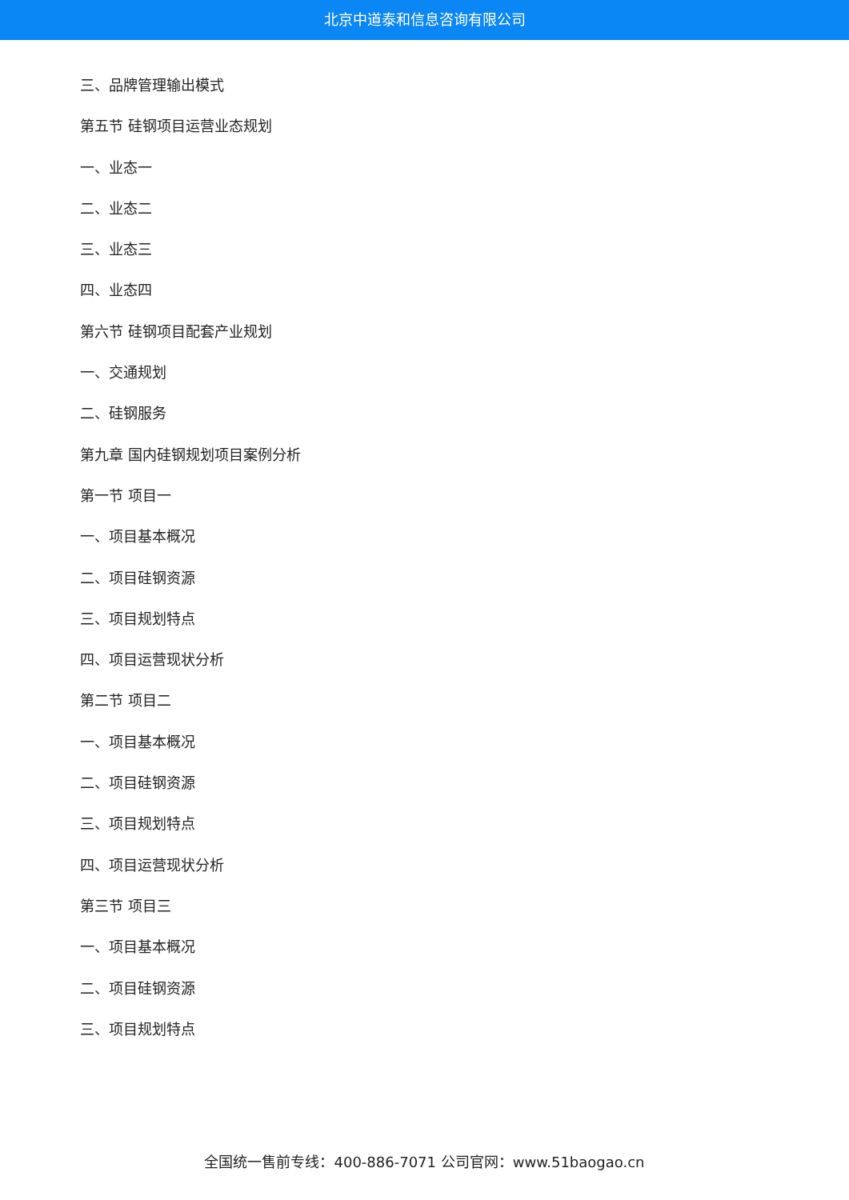北京中道泰和信息咨询有限公司
三、品牌管理输出模式
第五节 硅钢项目运营业态规划
一、业态一
二、业态二
三、业态三
四、业态四
第六节 硅钢项目配套产业规划
一、交通规划
二、硅钢服务
第九章 国内硅钢规划项目案例分析
第一节 项目一
一、项目基本概况
二、项目硅钢资源
三、项目规划特点
四、项目运营现状分析
第二节 项目二
一、项目基本概况
二、项目硅钢资源
三、项目规划特点
四、项目运营现状分析
第三节 项目三
一、项目基本概况
二、项目硅钢资源
三、项目规划特点
全国统一售前专线：400-886-7071 公司官网：www.51baogao.cn